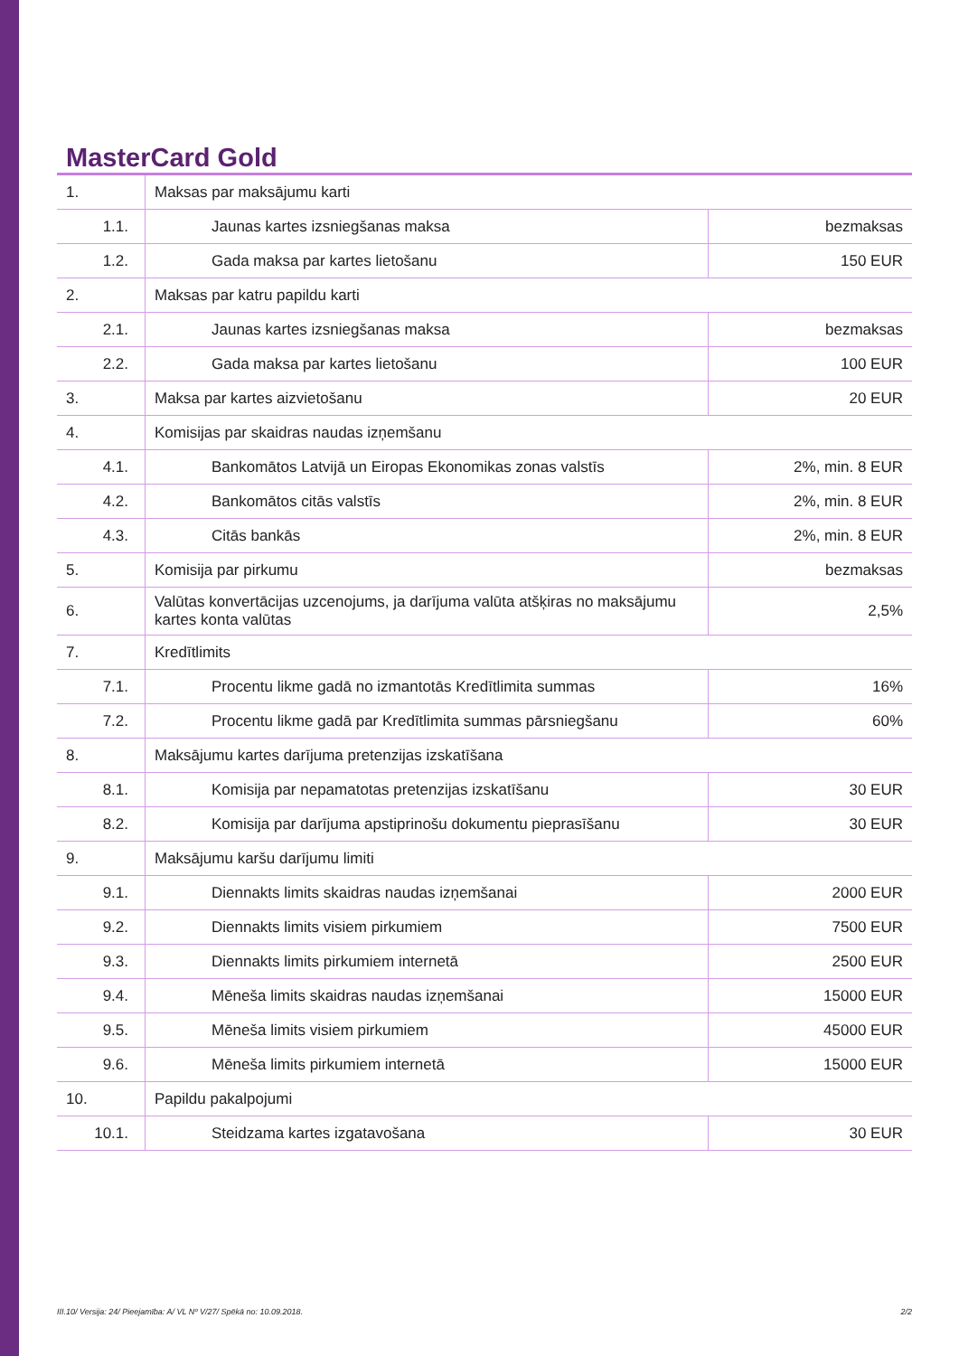MasterCard Gold
| 1. | Maksas par maksājumu karti | |
| 1.1. | Jaunas kartes izsniegšanas maksa | bezmaksas |
| 1.2. | Gada maksa par kartes lietošanu | 150 EUR |
| 2. | Maksas par katru papildu karti | |
| 2.1. | Jaunas kartes izsniegšanas maksa | bezmaksas |
| 2.2. | Gada maksa par kartes lietošanu | 100 EUR |
| 3. | Maksa par kartes aizvietošanu | 20 EUR |
| 4. | Komisijas par skaidras naudas izņemšanu | |
| 4.1. | Bankomātos Latvijā un Eiropas Ekonomikas zonas valstīs | 2%, min. 8 EUR |
| 4.2. | Bankomātos citās valstīs | 2%, min. 8 EUR |
| 4.3. | Citās bankās | 2%, min. 8 EUR |
| 5. | Komisija par pirkumu | bezmaksas |
| 6. | Valūtas konvertācijas uzcenojums, ja darījuma valūta atšķiras no maksājumu kartes konta valūtas | 2,5% |
| 7. | Kredītlimits | |
| 7.1. | Procentu likme gadā no izmantotās Kredītlimita summas | 16% |
| 7.2. | Procentu likme gadā par Kredītlimita summas pārsniegšanu | 60% |
| 8. | Maksājumu kartes darījuma pretenzijas izskatīšana | |
| 8.1. | Komisija par nepamatotas pretenzijas izskatīšanu | 30 EUR |
| 8.2. | Komisija par darījuma apstiprinošu dokumentu pieprasīšanu | 30 EUR |
| 9. | Maksājumu karšu darījumu limiti | |
| 9.1. | Diennakts limits skaidras naudas izņemšanai | 2000 EUR |
| 9.2. | Diennakts limits visiem pirkumiem | 7500 EUR |
| 9.3. | Diennakts limits pirkumiem internetā | 2500 EUR |
| 9.4. | Mēneša limits skaidras naudas izņemšanai | 15000 EUR |
| 9.5. | Mēneša limits visiem pirkumiem | 45000 EUR |
| 9.6. | Mēneša limits pirkumiem internetā | 15000 EUR |
| 10. | Papildu pakalpojumi | |
| 10.1. | Steidzama kartes izgatavošana | 30 EUR |
III.10/ Versija: 24/ Pieejamība: A/ VL Nº V/27/ Spēkā no: 10.09.2018. 2/2